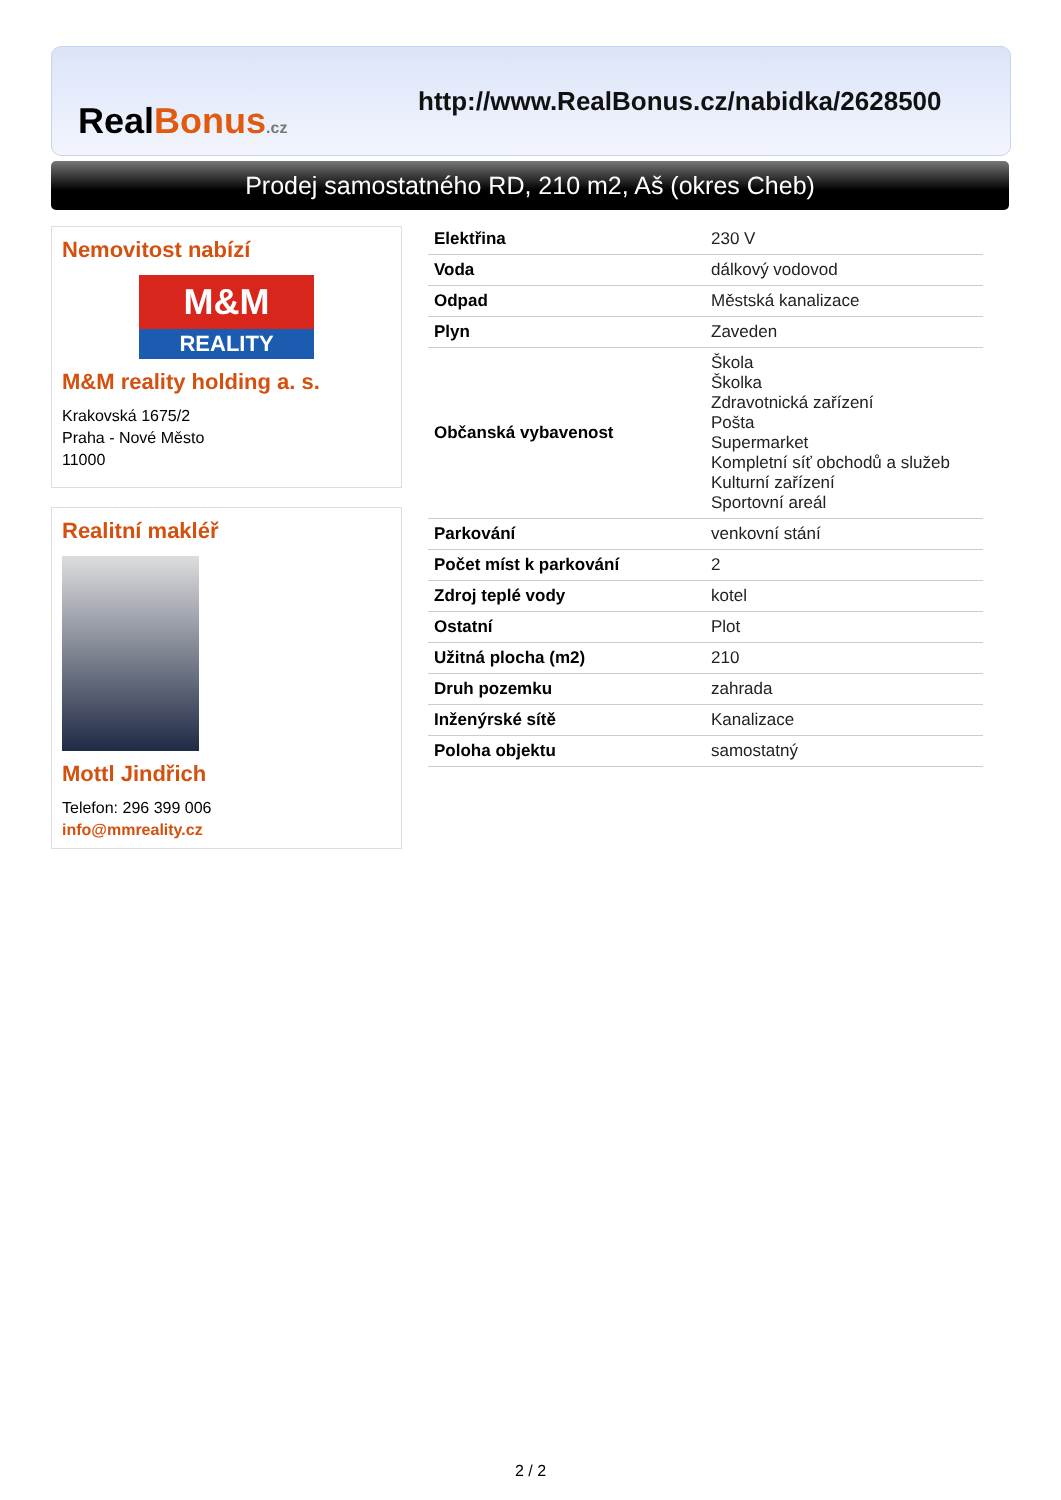RealBonus.cz
http://www.RealBonus.cz/nabidka/2628500
Prodej samostatného RD, 210 m2, Aš (okres Cheb)
Nemovitost nabízí
M&M
REALITY
M&M reality holding a. s.
Krakovská 1675/2
Praha - Nové Město
11000
Realitní makléř
Mottl Jindřich
Telefon: 296 399 006
info@mmreality.cz
| Elektřina | 230 V |
| Voda | dálkový vodovod |
| Odpad | Městská kanalizace |
| Plyn | Zaveden |
| Občanská vybavenost | Škola Školka Zdravotnická zařízení Pošta Supermarket Kompletní síť obchodů a služeb Kulturní zařízení Sportovní areál |
| Parkování | venkovní stání |
| Počet míst k parkování | 2 |
| Zdroj teplé vody | kotel |
| Ostatní | Plot |
| Užitná plocha (m2) | 210 |
| Druh pozemku | zahrada |
| Inženýrské sítě | Kanalizace |
| Poloha objektu | samostatný |
2 / 2